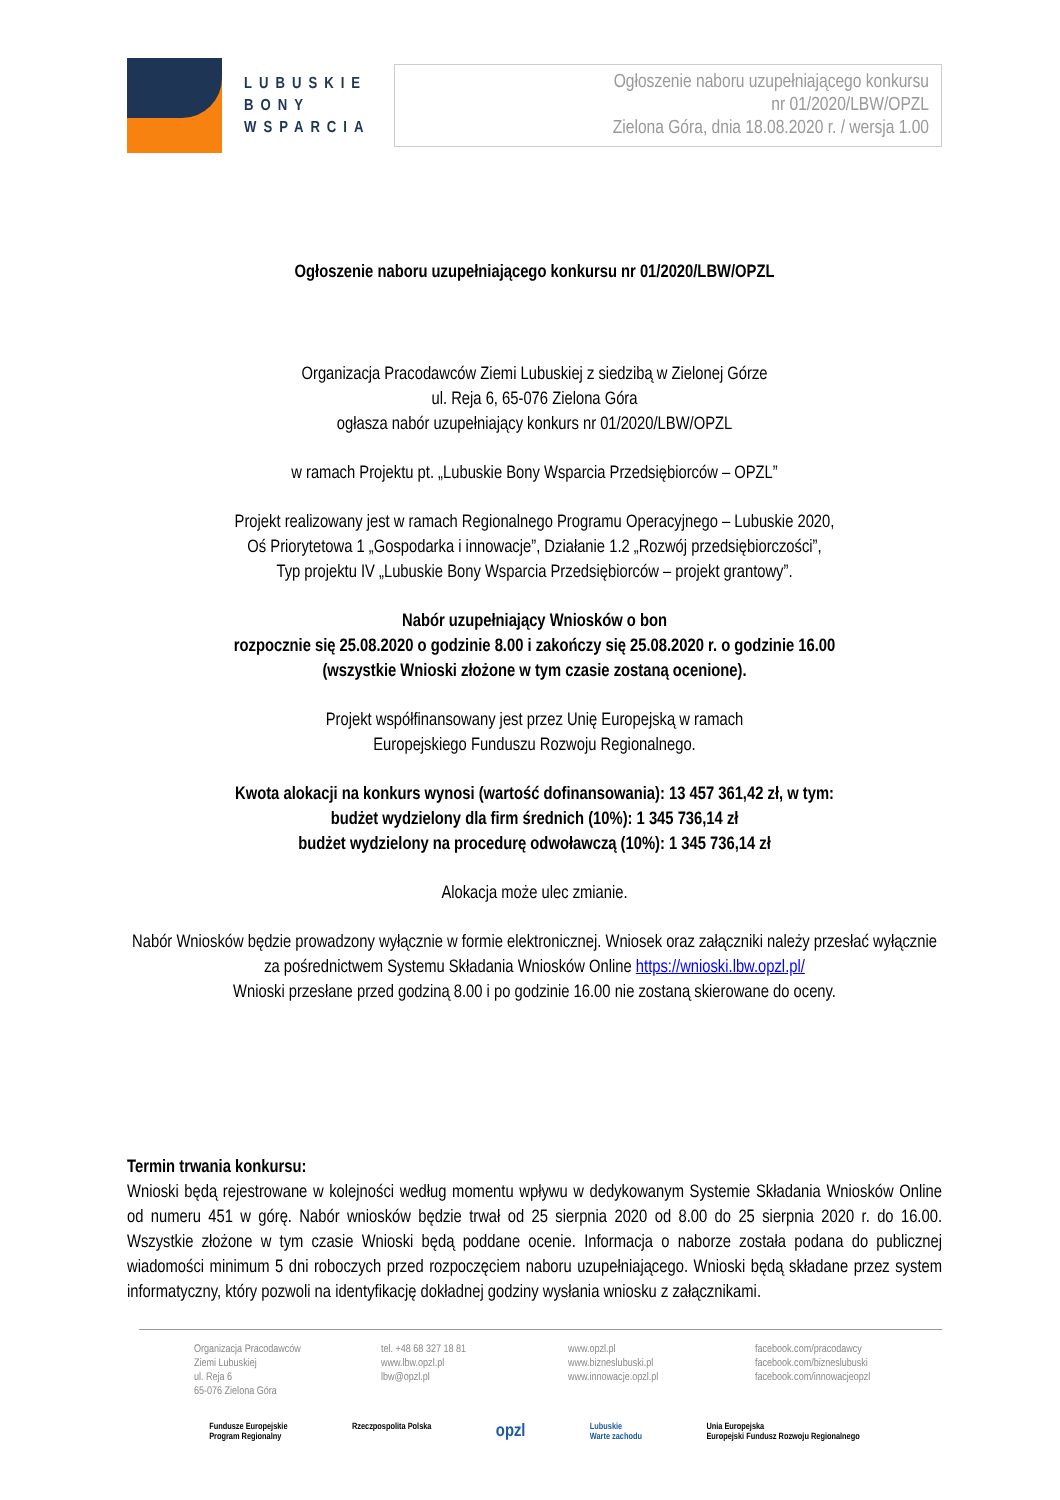LUBUSKIE BONY WSPARCIA
Ogłoszenie naboru uzupełniającego konkursu
nr 01/2020/LBW/OPZL
Zielona Góra, dnia 18.08.2020 r. / wersja 1.00
Ogłoszenie naboru uzupełniającego konkursu nr 01/2020/LBW/OPZL
Organizacja Pracodawców Ziemi Lubuskiej z siedzibą w Zielonej Górze
ul. Reja 6, 65-076 Zielona Góra
ogłasza nabór uzupełniający konkurs nr 01/2020/LBW/OPZL
w ramach Projektu pt. „Lubuskie Bony Wsparcia Przedsiębiorców – OPZL”
Projekt realizowany jest w ramach Regionalnego Programu Operacyjnego – Lubuskie 2020,
Oś Priorytetowa 1 „Gospodarka i innowacje”, Działanie 1.2 „Rozwój przedsiębiorczości”,
Typ projektu IV „Lubuskie Bony Wsparcia Przedsiębiorców – projekt grantowy”.
Nabór uzupełniający Wniosków o bon
rozpocznie się 25.08.2020 o godzinie 8.00 i zakończy się 25.08.2020 r. o godzinie 16.00
(wszystkie Wnioski złożone w tym czasie zostaną ocenione).
Projekt współfinansowany jest przez Unię Europejską w ramach
Europejskiego Funduszu Rozwoju Regionalnego.
Kwota alokacji na konkurs wynosi (wartość dofinansowania): 13 457 361,42 zł, w tym:
budżet wydzielony dla firm średnich (10%): 1 345 736,14 zł
budżet wydzielony na procedurę odwoławczą (10%): 1 345 736,14 zł
Alokacja może ulec zmianie.
Nabór Wniosków będzie prowadzony wyłącznie w formie elektronicznej. Wniosek oraz załączniki należy przesłać wyłącznie za pośrednictwem Systemu Składania Wniosków Online https://wnioski.lbw.opzl.pl/
Wnioski przesłane przed godziną 8.00 i po godzinie 16.00 nie zostaną skierowane do oceny.
Termin trwania konkursu:
Wnioski będą rejestrowane w kolejności według momentu wpływu w dedykowanym Systemie Składania Wniosków Online od numeru 451 w górę. Nabór wniosków będzie trwał od 25 sierpnia 2020 od 8.00 do 25 sierpnia 2020 r. do 16.00. Wszystkie złożone w tym czasie Wnioski będą poddane ocenie. Informacja o naborze została podana do publicznej wiadomości minimum 5 dni roboczych przed rozpoczęciem naboru uzupełniającego. Wnioski będą składane przez system informatyczny, który pozwoli na identyfikację dokładnej godziny wysłania wniosku z załącznikami.
Organizacja Pracodawców
Ziemi Lubuskiej
ul. Reja 6
65-076 Zielona Góra
tel. +48 68 327 18 81
www.lbw.opzl.pl
lbw@opzl.pl
www.opzl.pl
www.bizneslubuski.pl
www.innowacje.opzl.pl
facebook.com/pracodawcy
facebook.com/bizneslubuski
facebook.com/innowacjeopzl
Fundusze Europejskie
Program Regionalny Rzeczpospolita Polska opzl Lubuskie
Warte zachodu Unia Europejska
Europejski Fundusz Rozwoju Regionalnego